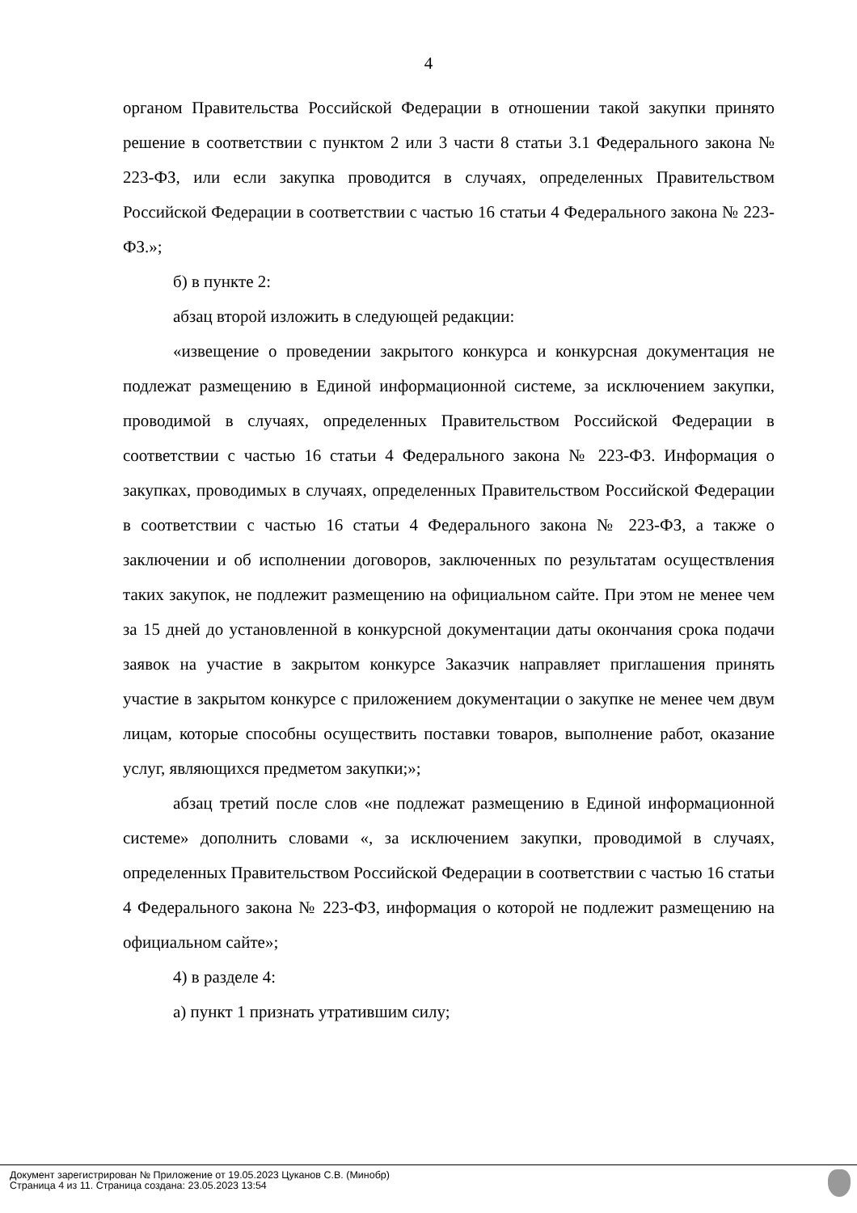4
органом Правительства Российской Федерации в отношении такой закупки принято решение в соответствии с пунктом 2 или 3 части 8 статьи 3.1 Федерального закона № 223-ФЗ, или если закупка проводится в случаях, определенных Правительством Российской Федерации в соответствии с частью 16 статьи 4 Федерального закона № 223-ФЗ.»;
б) в пункте 2:
абзац второй изложить в следующей редакции:
«извещение о проведении закрытого конкурса и конкурсная документация не подлежат размещению в Единой информационной системе, за исключением закупки, проводимой в случаях, определенных Правительством Российской Федерации в соответствии с частью 16 статьи 4 Федерального закона № 223-ФЗ. Информация о закупках, проводимых в случаях, определенных Правительством Российской Федерации в соответствии с частью 16 статьи 4 Федерального закона № 223-ФЗ, а также о заключении и об исполнении договоров, заключенных по результатам осуществления таких закупок, не подлежит размещению на официальном сайте. При этом не менее чем за 15 дней до установленной в конкурсной документации даты окончания срока подачи заявок на участие в закрытом конкурсе Заказчик направляет приглашения принять участие в закрытом конкурсе с приложением документации о закупке не менее чем двум лицам, которые способны осуществить поставки товаров, выполнение работ, оказание услуг, являющихся предметом закупки;»;
абзац третий после слов «не подлежат размещению в Единой информационной системе» дополнить словами «, за исключением закупки, проводимой в случаях, определенных Правительством Российской Федерации в соответствии с частью 16 статьи 4 Федерального закона № 223-ФЗ, информация о которой не подлежит размещению на официальном сайте»;
4) в разделе 4:
а) пункт 1 признать утратившим силу;
Документ зарегистрирован № Приложение от 19.05.2023 Цуканов С.В. (Минобр)
Страница 4 из 11. Страница создана: 23.05.2023 13:54